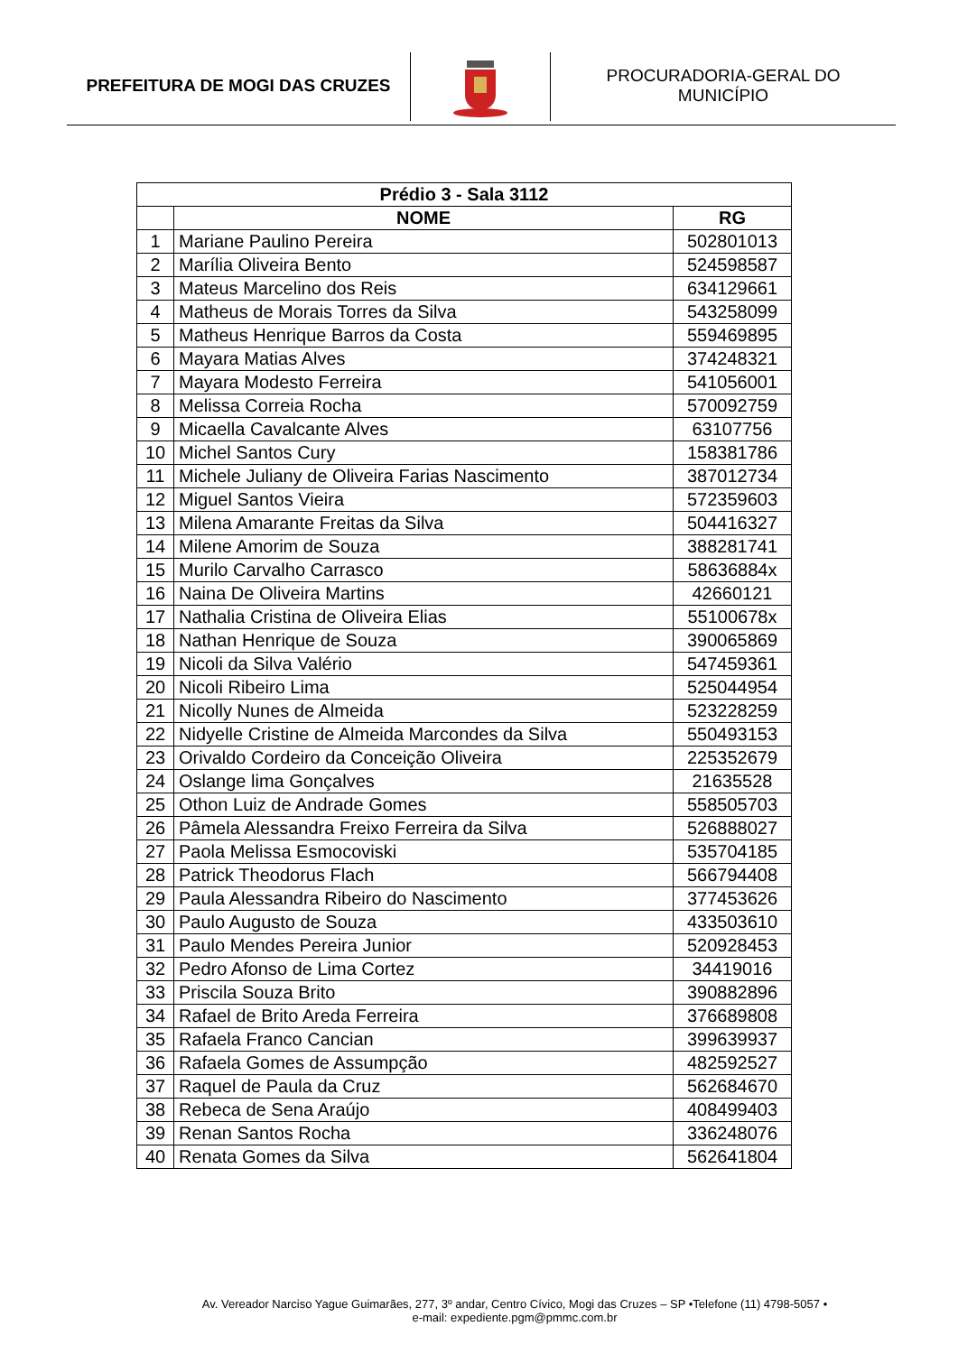PREFEITURA DE MOGI DAS CRUZES
PROCURADORIA-GERAL DO
MUNICÍPIO
| Prédio 3 - Sala 3112 | | |
| --- | --- | --- |
| | NOME | RG |
| 1 | Mariane Paulino Pereira | 502801013 |
| 2 | Marília Oliveira Bento | 524598587 |
| 3 | Mateus Marcelino dos Reis | 634129661 |
| 4 | Matheus de Morais Torres da Silva | 543258099 |
| 5 | Matheus Henrique Barros da Costa | 559469895 |
| 6 | Mayara Matias Alves | 374248321 |
| 7 | Mayara Modesto Ferreira | 541056001 |
| 8 | Melissa Correia Rocha | 570092759 |
| 9 | Micaella Cavalcante Alves | 63107756 |
| 10 | Michel Santos Cury | 158381786 |
| 11 | Michele Juliany de Oliveira Farias Nascimento | 387012734 |
| 12 | Miguel Santos Vieira | 572359603 |
| 13 | Milena Amarante Freitas da Silva | 504416327 |
| 14 | Milene Amorim de Souza | 388281741 |
| 15 | Murilo Carvalho Carrasco | 58636884x |
| 16 | Naina De Oliveira Martins | 42660121 |
| 17 | Nathalia Cristina de Oliveira Elias | 55100678x |
| 18 | Nathan Henrique de Souza | 390065869 |
| 19 | Nicoli da Silva Valério | 547459361 |
| 20 | Nicoli Ribeiro Lima | 525044954 |
| 21 | Nicolly Nunes de Almeida | 523228259 |
| 22 | Nidyelle Cristine de Almeida Marcondes da Silva | 550493153 |
| 23 | Orivaldo Cordeiro da Conceição Oliveira | 225352679 |
| 24 | Oslange lima Gonçalves | 21635528 |
| 25 | Othon Luiz de Andrade Gomes | 558505703 |
| 26 | Pâmela Alessandra Freixo Ferreira da Silva | 526888027 |
| 27 | Paola Melissa Esmocoviski | 535704185 |
| 28 | Patrick Theodorus Flach | 566794408 |
| 29 | Paula Alessandra Ribeiro do Nascimento | 377453626 |
| 30 | Paulo Augusto de Souza | 433503610 |
| 31 | Paulo Mendes Pereira Junior | 520928453 |
| 32 | Pedro Afonso de Lima Cortez | 34419016 |
| 33 | Priscila Souza Brito | 390882896 |
| 34 | Rafael de Brito Areda Ferreira | 376689808 |
| 35 | Rafaela Franco Cancian | 399639937 |
| 36 | Rafaela Gomes de Assumpção | 482592527 |
| 37 | Raquel de Paula da Cruz | 562684670 |
| 38 | Rebeca de Sena Araújo | 408499403 |
| 39 | Renan Santos Rocha | 336248076 |
| 40 | Renata Gomes da Silva | 562641804 |
Av. Vereador Narciso Yague Guimarães, 277, 3º andar, Centro Cívico, Mogi das Cruzes – SP •Telefone (11) 4798-5057 •
e-mail: expediente.pgm@pmmc.com.br